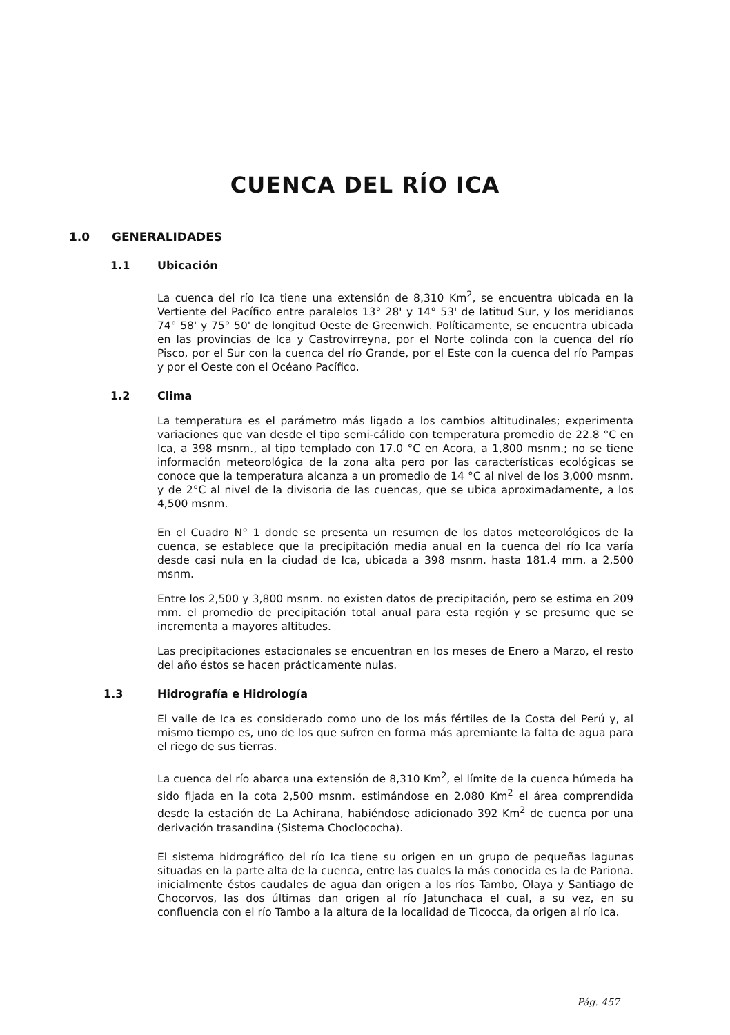CUENCA DEL RÍO ICA
1.0 GENERALIDADES
1.1 Ubicación
La cuenca del río Ica tiene una extensión de 8,310 Km<sup>2</sup>, se encuentra ubicada en la Vertiente del Pacífico entre paralelos 13° 28' y 14° 53' de latitud Sur, y los meridianos 74° 58' y 75° 50' de longitud Oeste de Greenwich. Políticamente, se encuentra ubicada en las provincias de Ica y Castrovirreyna, por el Norte colinda con la cuenca del río Pisco, por el Sur con la cuenca del río Grande, por el Este con la cuenca del río Pampas y por el Oeste con el Océano Pacífico.
1.2 Clima
La temperatura es el parámetro más ligado a los cambios altitudinales; experimenta variaciones que van desde el tipo semi-cálido con temperatura promedio de 22.8 °C en Ica, a 398 msnm., al tipo templado con 17.0 °C en Acora, a 1,800 msnm.; no se tiene información meteorológica de la zona alta pero por las características ecológicas se conoce que la temperatura alcanza a un promedio de 14 °C al nivel de los 3,000 msnm. y de 2°C al nivel de la divisoria de las cuencas, que se ubica aproximadamente, a los 4,500 msnm.
En el Cuadro N° 1 donde se presenta un resumen de los datos meteorológicos de la cuenca, se establece que la precipitación media anual en la cuenca del río Ica varía desde casi nula en la ciudad de Ica, ubicada a 398 msnm. hasta 181.4 mm. a 2,500 msnm.
Entre los 2,500 y 3,800 msnm. no existen datos de precipitación, pero se estima en 209 mm. el promedio de precipitación total anual para esta región y se presume que se incrementa a mayores altitudes.
Las precipitaciones estacionales se encuentran en los meses de Enero a Marzo, el resto del año éstos se hacen prácticamente nulas.
1.3 Hidrografía e Hidrología
El valle de Ica es considerado como uno de los más fértiles de la Costa del Perú y, al mismo tiempo es, uno de los que sufren en forma más apremiante la falta de agua para el riego de sus tierras.
La cuenca del río abarca una extensión de 8,310 Km<sup>2</sup>, el límite de la cuenca húmeda ha sido fijada en la cota 2,500 msnm. estimándose en 2,080 Km<sup>2</sup> el área comprendida desde la estación de La Achirana, habiéndose adicionado 392 Km<sup>2</sup> de cuenca por una derivación trasandina (Sistema Choclococha).
El sistema hidrográfico del río Ica tiene su origen en un grupo de pequeñas lagunas situadas en la parte alta de la cuenca, entre las cuales la más conocida es la de Pariona. inicialmente éstos caudales de agua dan origen a los ríos Tambo, Olaya y Santiago de Chocorvos, las dos últimas dan origen al río Jatunchaca el cual, a su vez, en su confluencia con el río Tambo a la altura de la localidad de Ticocca, da origen al río Ica.
Pág. 457